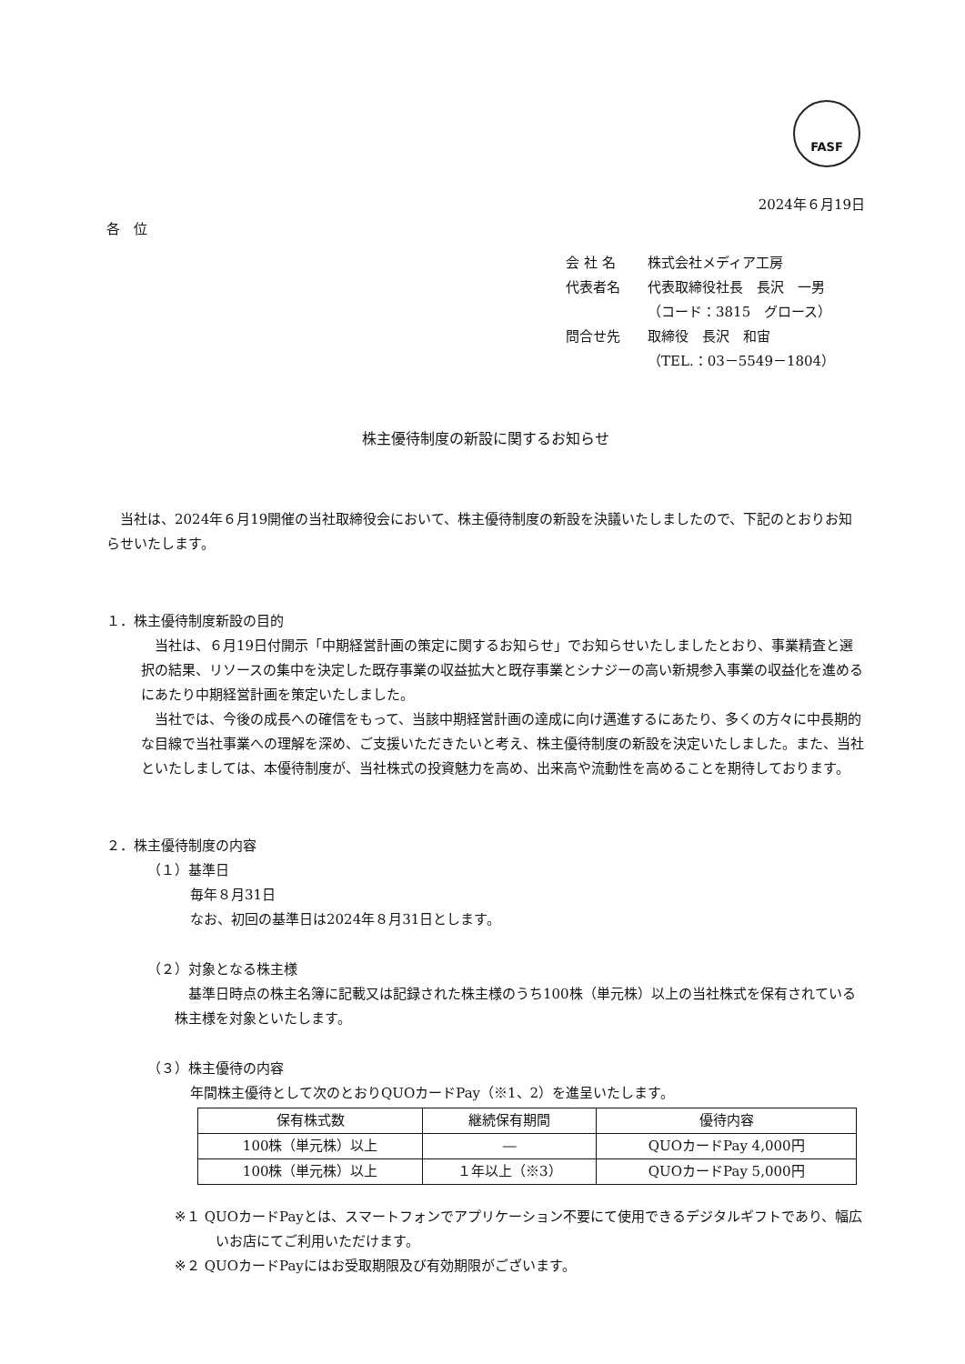FASF
2024年６月19日
各　位
会 社 名 株式会社メディア工房
代表者名 代表取締役社長　長沢　一男
（コード：3815　グロース）
問合せ先 取締役　長沢　和宙
（TEL.：03－5549－1804）
株主優待制度の新設に関するお知らせ
当社は、2024年６月19開催の当社取締役会において、株主優待制度の新設を決議いたしましたので、下記のとおりお知らせいたします。
１．株主優待制度新設の目的
当社は、６月19日付開示「中期経営計画の策定に関するお知らせ」でお知らせいたしましたとおり、事業精査と選択の結果、リソースの集中を決定した既存事業の収益拡大と既存事業とシナジーの高い新規参入事業の収益化を進めるにあたり中期経営計画を策定いたしました。
当社では、今後の成長への確信をもって、当該中期経営計画の達成に向け邁進するにあたり、多くの方々に中長期的な目線で当社事業への理解を深め、ご支援いただきたいと考え、株主優待制度の新設を決定いたしました。また、当社といたしましては、本優待制度が、当社株式の投資魅力を高め、出来高や流動性を高めることを期待しております。
２．株主優待制度の内容
（１）基準日
毎年８月31日
なお、初回の基準日は2024年８月31日とします。
（２）対象となる株主様
基準日時点の株主名簿に記載又は記録された株主様のうち100株（単元株）以上の当社株式を保有されている株主様を対象といたします。
（３）株主優待の内容
年間株主優待として次のとおりQUOカードPay（※1、2）を進呈いたします。
| 保有株式数 | 継続保有期間 | 優待内容 |
| --- | --- | --- |
| 100株（単元株）以上 | ― | QUOカードPay 4,000円 |
| 100株（単元株）以上 | １年以上（※3） | QUOカードPay 5,000円 |
※１ QUOカードPayとは、スマートフォンでアプリケーション不要にて使用できるデジタルギフトであり、幅広いお店にてご利用いただけます。
※２ QUOカードPayにはお受取期限及び有効期限がございます。